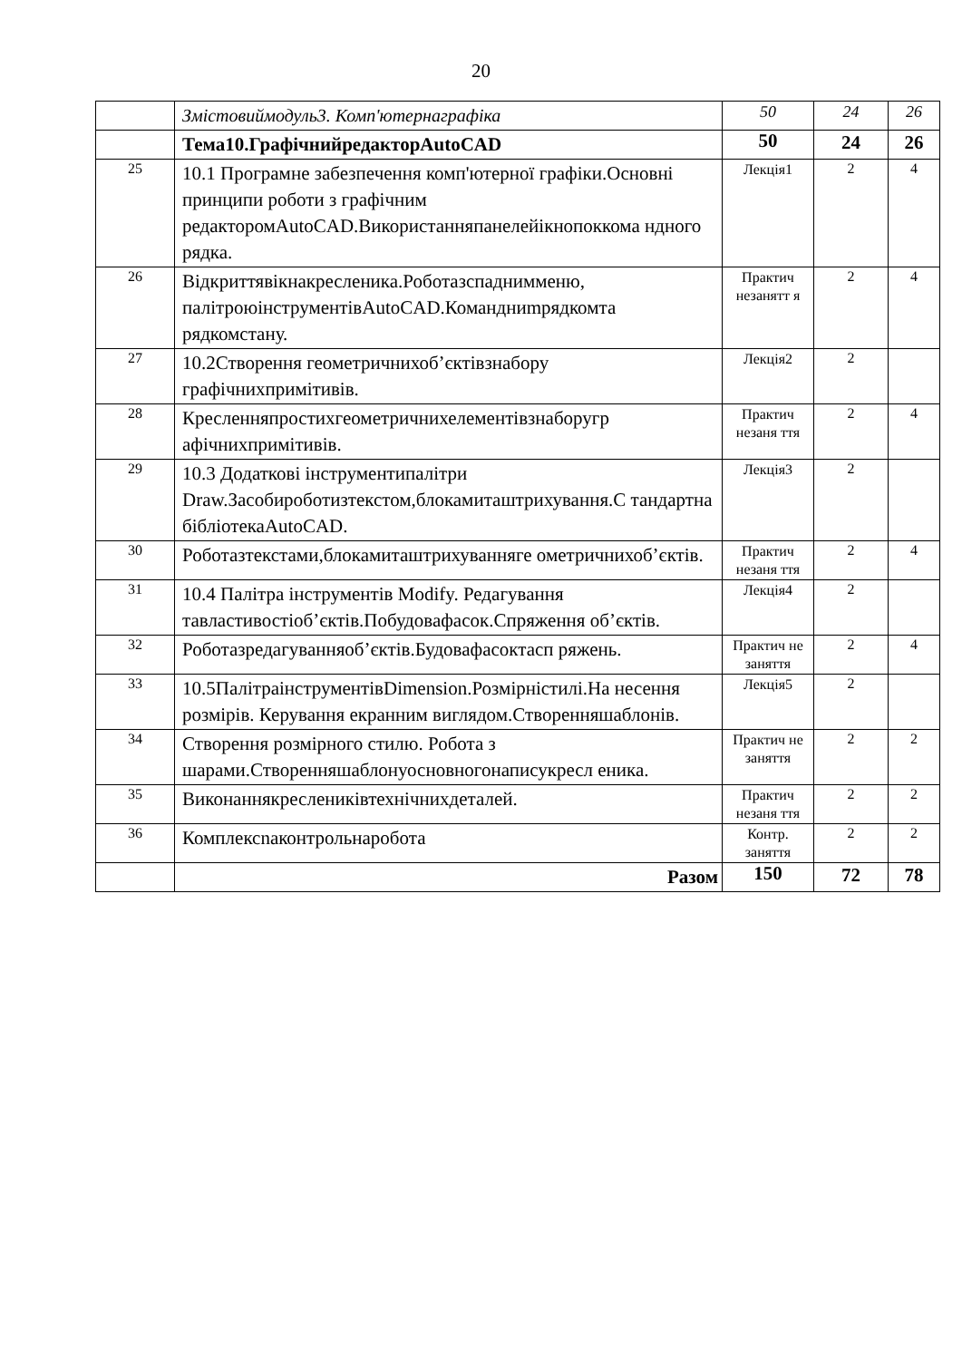20
| | Змістовиймодуль3. Комп'ютернаграфіка | 50 | 24 | 26 |
| | Тема10.ГрафічнийредакторAutoCAD | 50 | 24 | 26 |
| 25 | 10.1 Програмне забезпечення комп'ютерної графіки.Основні принципи роботи з графічним редакторомAutoCAD.Використанняпанелейікнопоккома ндного рядка. | Лекція1 | 2 | 4 |
| 26 | Відкриттявікнакресленика.Роботазспаднимменю, палітроюінструментівAutoCAD.Командниmрядкомта рядкомстану. | Практич незанятт я | 2 | 4 |
| 27 | 10.2Створення геометричнихоб’єктівзнабору графічнихпримітивів. | Лекція2 | 2 | |
| 28 | Кресленняпростихгеометричнихелементівзнаборугр афічнихпримітивів. | Практич незаня ття | 2 | 4 |
| 29 | 10.3 Додаткові інструментипалітри Draw.Засобироботизтекстом,блокамиташтрихування.С тандартна бібліотекаAutoCAD. | Лекція3 | 2 | |
| 30 | Роботазтекстами,блокамиташтрихуванняге ометричнихоб’єктів. | Практич незаня ття | 2 | 4 |
| 31 | 10.4 Палітра інструментів Modify. Редагування тавластивостіоб’єктів.Побудовафасок.Спряження об’єктів. | Лекція4 | 2 | |
| 32 | Роботазредагуванняоб’єктів.Будовафасоктасп ряжень. | Практич не заняття | 2 | 4 |
| 33 | 10.5ПалітраінструментівDimension.Розмірністилі.На несення розмірів. Керування екранним виглядом.Створенняшаблонів. | Лекція5 | 2 | |
| 34 | Створення розмірного стилю. Робота з шарами.Створенняшаблонуосновногонаписукресл еника. | Практич не заняття | 2 | 2 |
| 35 | Виконаннякресленикiвтехнічнихдеталей. | Практич незаня ття | 2 | 2 |
| 36 | Комплексnаконтрольнаробота | Контр. заняття | 2 | 2 |
| | Разом | 150 | 72 | 78 |